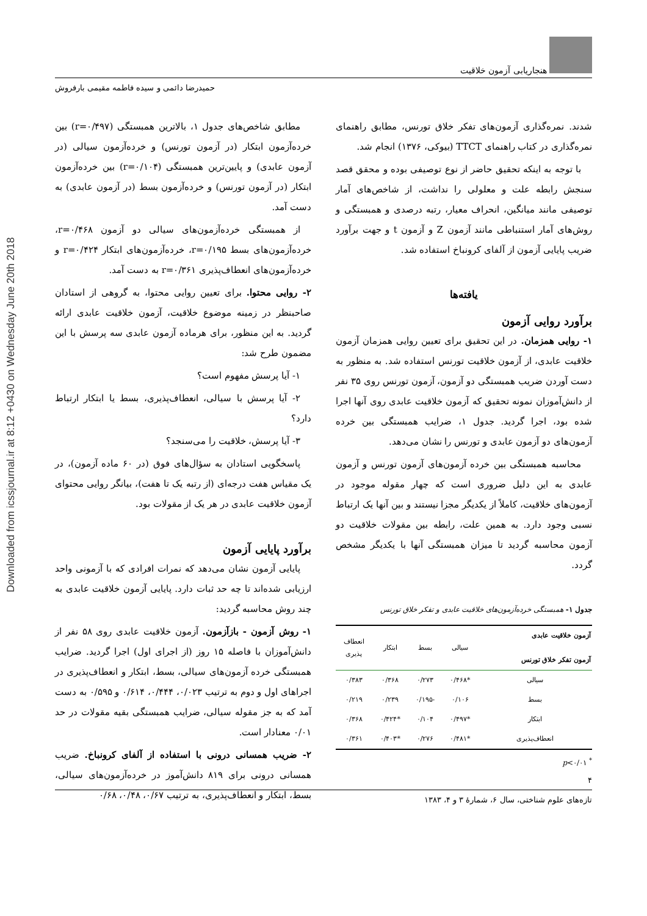Downloaded from icssjournal.ir at 8:12 +0430 on Wednesday June 20th 2018
هنجاریابی آزمون خلاقیت
حمیدرضا دائمی و سیده فاطمه مقیمی بارفروش
شدند. نمره‌گذاری آزمون‌های تفکر خلاق تورنس، مطابق راهنمای نمره‌گذاری در کتاب راهنمای TTCT (بیوکی، ۱۳۷۶) انجام شد.
با توجه به اینکه تحقیق حاضر از نوع توصیفی بوده و محقق قصد سنجش رابطه علت و معلولی را نداشت، از شاخص‌های آمار توصیفی مانند میانگین، انحراف معیار، رتبه درصدی و همبستگی و روش‌های آمار استنباطی مانند آزمون Z و آزمون t و جهت برآورد ضریب پایایی آزمون از آلفای کرونباخ استفاده شد.
یافته‌ها
برآورد روایی آزمون
۱- روایی همزمان. در این تحقیق برای تعیین روایی همزمان آزمون خلاقیت عابدی، از آزمون خلاقیت تورنس استفاده شد. به منظور به دست آوردن ضریب همبستگی دو آزمون، آزمون تورنس روی ۳۵ نفر از دانش‌آموزان نمونه تحقیق که آزمون خلاقیت عابدی روی آنها اجرا شده بود، اجرا گردید. جدول ۱، ضرایب همبستگی بین خرده آزمون‌های دو آزمون عابدی و تورنس را نشان می‌دهد.
محاسبه همبستگی بین خرده آزمون‌های آزمون تورنس و آزمون عابدی به این دلیل ضروری است که چهار مقوله موجود در آزمون‌های خلاقیت، کاملاً از یکدیگر مجزا نیستند و بین آنها یک ارتباط نسبی وجود دارد. به همین علت، رابطه بین مقولات خلاقیت دو آزمون محاسبه گردید تا میزان همبستگی آنها با یکدیگر مشخص گردد.
جدول ۱- همبستگی خرده‌آزمون‌های خلاقیت عابدی و تفکر خلاق تورنس
| آزمون خلاقیت عابدی آزمون تفکر خلاق تورنس | سیالی | بسط | ابتکار | انعطاف پذیری |
| --- | --- | --- | --- | --- |
| سیالی | *۰/۴۶۸ | ۰/۲۷۳ | ۰/۳۶۸ | ۰/۳۸۳ |
| بسط | ۰/۱۰۶ | -۰/۱۹۵ | ۰/۲۳۹ | ۰/۲۱۹ |
| ابتکار | *۰/۴۹۷ | ۰/۱۰۴ | *۰/۴۲۴ | ۰/۳۶۸ |
| انعطاف‌پذیری | *۰/۴۸۱ | ۰/۲۷۶ | *۰/۴۰۳ | ۰/۳۶۱ |
<sup>*</sup> p<۰/۰۱
مطابق شاخص‌های جدول ۱، بالاترین همبستگی (r=۰/۴۹۷) بین خرده‌آزمون ابتکار (در آزمون تورنس) و خرده‌آزمون سیالی (در آزمون عابدی) و پایین‌ترین همبستگی (r=۰/۱۰۴) بین خرده‌آزمون ابتکار (در آزمون تورنس) و خرده‌آزمون بسط (در آزمون عابدی) به دست آمد.
از همبستگی خرده‌آزمون‌های سیالی دو آزمون r=۰/۴۶۸، خرده‌آزمون‌های بسط r=۰/۱۹۵، خرده‌آزمون‌های ابتکار r=۰/۴۲۴ و خرده‌آزمون‌های انعطاف‌پذیری r=۰/۳۶۱ به دست آمد.
۲- روایی محتوا. برای تعیین روایی محتوا، به گروهی از استادان صاحبنظر در زمینه موضوع خلاقیت، آزمون خلاقیت عابدی ارائه گردید. به این منظور، برای هرماده آزمون عابدی سه پرسش با این مضمون طرح شد:
۱- آیا پرسش مفهوم است؟
۲- آیا پرسش با سیالی، انعطاف‌پذیری، بسط یا ابتکار ارتباط دارد؟
۳- آیا پرسش، خلاقیت را می‌سنجد؟
پاسخگویی استادان به سؤال‌های فوق (در ۶۰ ماده آزمون)، در یک مقیاس هفت درجه‌ای (از رتبه یک تا هفت)، بیانگر روایی محتوای آزمون خلاقیت عابدی در هر یک از مقولات بود.
برآورد پایایی آزمون
پایایی آزمون نشان می‌دهد که نمرات افرادی که با آزمونی واحد ارزیابی شده‌اند تا چه حد ثبات دارد. پایایی آزمون خلاقیت عابدی به چند روش محاسبه گردید:
۱- روش آزمون - بازآزمون. آزمون خلاقیت عابدی روی ۵۸ نفر از دانش‌آموزان با فاصله ۱۵ روز (از اجرای اول) اجرا گردید. ضرایب همبستگی خرده آزمون‌های سیالی، بسط، ابتکار و انعطاف‌پذیری در اجراهای اول و دوم به ترتیب ۰/۰۲۳، ۰/۴۴۴، ۰/۶۱۴ و ۰/۵۹۵ به دست آمد که به جز مقوله سیالی، ضرایب همبستگی بقیه مقولات در حد ۰/۰۱ معنادار است.
۲- ضریب همسانی درونی با استفاده از آلفای کرونباخ. ضریب همسانی درونی برای ۸۱۹ دانش‌آموز در خرده‌آزمون‌های سیالی، بسط، ابتکار و انعطاف‌پذیری، به ترتیب ۰/۶۷، ۰/۴۸، ۰/۶۸
۴
تازه‌های علوم شناختی، سال ۶، شمارهٔ ۳ و ۴، ۱۳۸۳